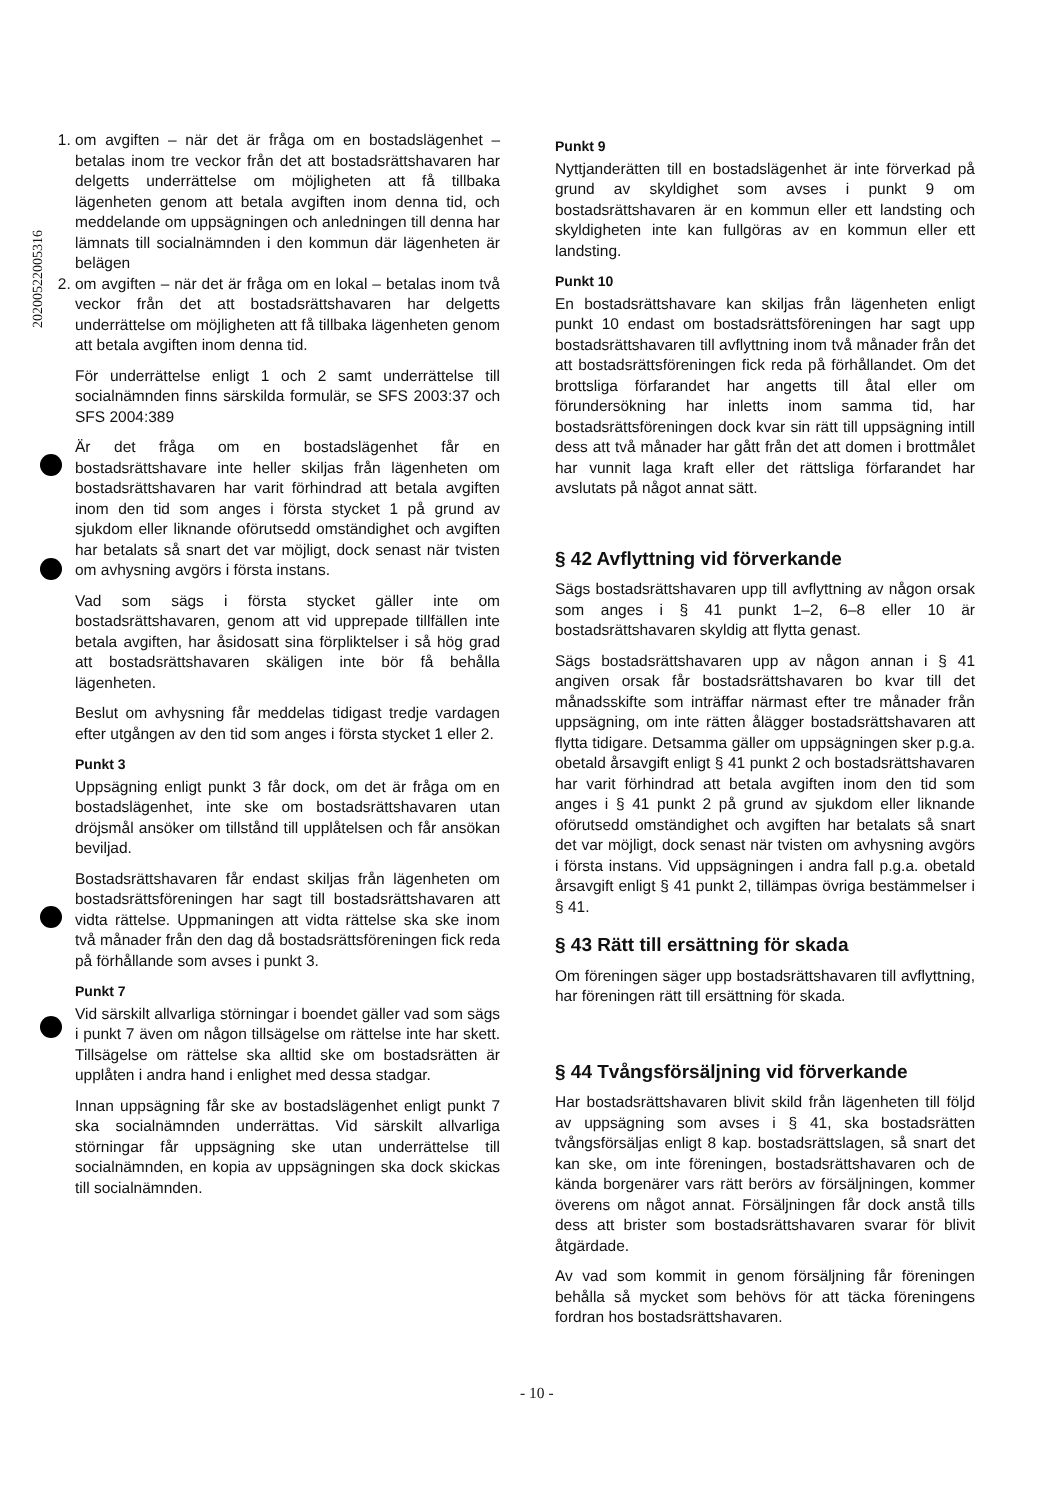20200522005316
1. om avgiften – när det är fråga om en bostadslägenhet – betalas inom tre veckor från det att bostadsrättshavaren har delgetts underrättelse om möjligheten att få tillbaka lägenheten genom att betala avgiften inom denna tid, och meddelande om uppsägningen och anledningen till denna har lämnats till socialnämnden i den kommun där lägenheten är belägen
2. om avgiften – när det är fråga om en lokal – betalas inom två veckor från det att bostadsrättshavaren har delgetts underrättelse om möjligheten att få tillbaka lägenheten genom att betala avgiften inom denna tid.
För underrättelse enligt 1 och 2 samt underrättelse till socialnämnden finns särskilda formulär, se SFS 2003:37 och SFS 2004:389
Är det fråga om en bostadslägenhet får en bostadsrättshavare inte heller skiljas från lägenheten om bostadsrättshavaren har varit förhindrad att betala avgiften inom den tid som anges i första stycket 1 på grund av sjukdom eller liknande oförutsedd omständighet och avgiften har betalats så snart det var möjligt, dock senast när tvisten om avhysning avgörs i första instans.
Vad som sägs i första stycket gäller inte om bostadsrättshavaren, genom att vid upprepade tillfällen inte betala avgiften, har åsidosatt sina förpliktelser i så hög grad att bostadsrättshavaren skäligen inte bör få behålla lägenheten.
Beslut om avhysning får meddelas tidigast tredje vardagen efter utgången av den tid som anges i första stycket 1 eller 2.
Punkt 3
Uppsägning enligt punkt 3 får dock, om det är fråga om en bostadslägenhet, inte ske om bostadsrättshavaren utan dröjsmål ansöker om tillstånd till upplåtelsen och får ansökan beviljad.
Bostadsrättshavaren får endast skiljas från lägenheten om bostadsrättsföreningen har sagt till bostadsrättshavaren att vidta rättelse. Uppmaningen att vidta rättelse ska ske inom två månader från den dag då bostadsrättsföreningen fick reda på förhållande som avses i punkt 3.
Punkt 7
Vid särskilt allvarliga störningar i boendet gäller vad som sägs i punkt 7 även om någon tillsägelse om rättelse inte har skett. Tillsägelse om rättelse ska alltid ske om bostadsrätten är upplåten i andra hand i enlighet med dessa stadgar.
Innan uppsägning får ske av bostadslägenhet enligt punkt 7 ska socialnämnden underrättas. Vid särskilt allvarliga störningar får uppsägning ske utan underrättelse till socialnämnden, en kopia av uppsägningen ska dock skickas till socialnämnden.
Punkt 9
Nyttjanderätten till en bostadslägenhet är inte förverkad på grund av skyldighet som avses i punkt 9 om bostadsrättshavaren är en kommun eller ett landsting och skyldigheten inte kan fullgöras av en kommun eller ett landsting.
Punkt 10
En bostadsrättshavare kan skiljas från lägenheten enligt punkt 10 endast om bostadsrättsföreningen har sagt upp bostadsrättshavaren till avflyttning inom två månader från det att bostadsrättsföreningen fick reda på förhållandet. Om det brottsliga förfarandet har angetts till åtal eller om förundersökning har inletts inom samma tid, har bostadsrättsföreningen dock kvar sin rätt till uppsägning intill dess att två månader har gått från det att domen i brottmålet har vunnit laga kraft eller det rättsliga förfarandet har avslutats på något annat sätt.
§ 42 Avflyttning vid förverkande
Sägs bostadsrättshavaren upp till avflyttning av någon orsak som anges i § 41 punkt 1–2, 6–8 eller 10 är bostadsrättshavaren skyldig att flytta genast.
Sägs bostadsrättshavaren upp av någon annan i § 41 angiven orsak får bostadsrättshavaren bo kvar till det månadsskifte som inträffar närmast efter tre månader från uppsägning, om inte rätten ålägger bostadsrättshavaren att flytta tidigare. Detsamma gäller om uppsägningen sker p.g.a. obetald årsavgift enligt § 41 punkt 2 och bostadsrättshavaren har varit förhindrad att betala avgiften inom den tid som anges i § 41 punkt 2 på grund av sjukdom eller liknande oförutsedd omständighet och avgiften har betalats så snart det var möjligt, dock senast när tvisten om avhysning avgörs i första instans. Vid uppsägningen i andra fall p.g.a. obetald årsavgift enligt § 41 punkt 2, tillämpas övriga bestämmelser i § 41.
§ 43 Rätt till ersättning för skada
Om föreningen säger upp bostadsrättshavaren till avflyttning, har föreningen rätt till ersättning för skada.
§ 44 Tvångsförsäljning vid förverkande
Har bostadsrättshavaren blivit skild från lägenheten till följd av uppsägning som avses i § 41, ska bostadsrätten tvångsförsäljas enligt 8 kap. bostadsrättslagen, så snart det kan ske, om inte föreningen, bostadsrättshavaren och de kända borgenärer vars rätt berörs av försäljningen, kommer överens om något annat. Försäljningen får dock anstå tills dess att brister som bostadsrättshavaren svarar för blivit åtgärdade.
Av vad som kommit in genom försäljning får föreningen behålla så mycket som behövs för att täcka föreningens fordran hos bostadsrättshavaren.
- 10 -